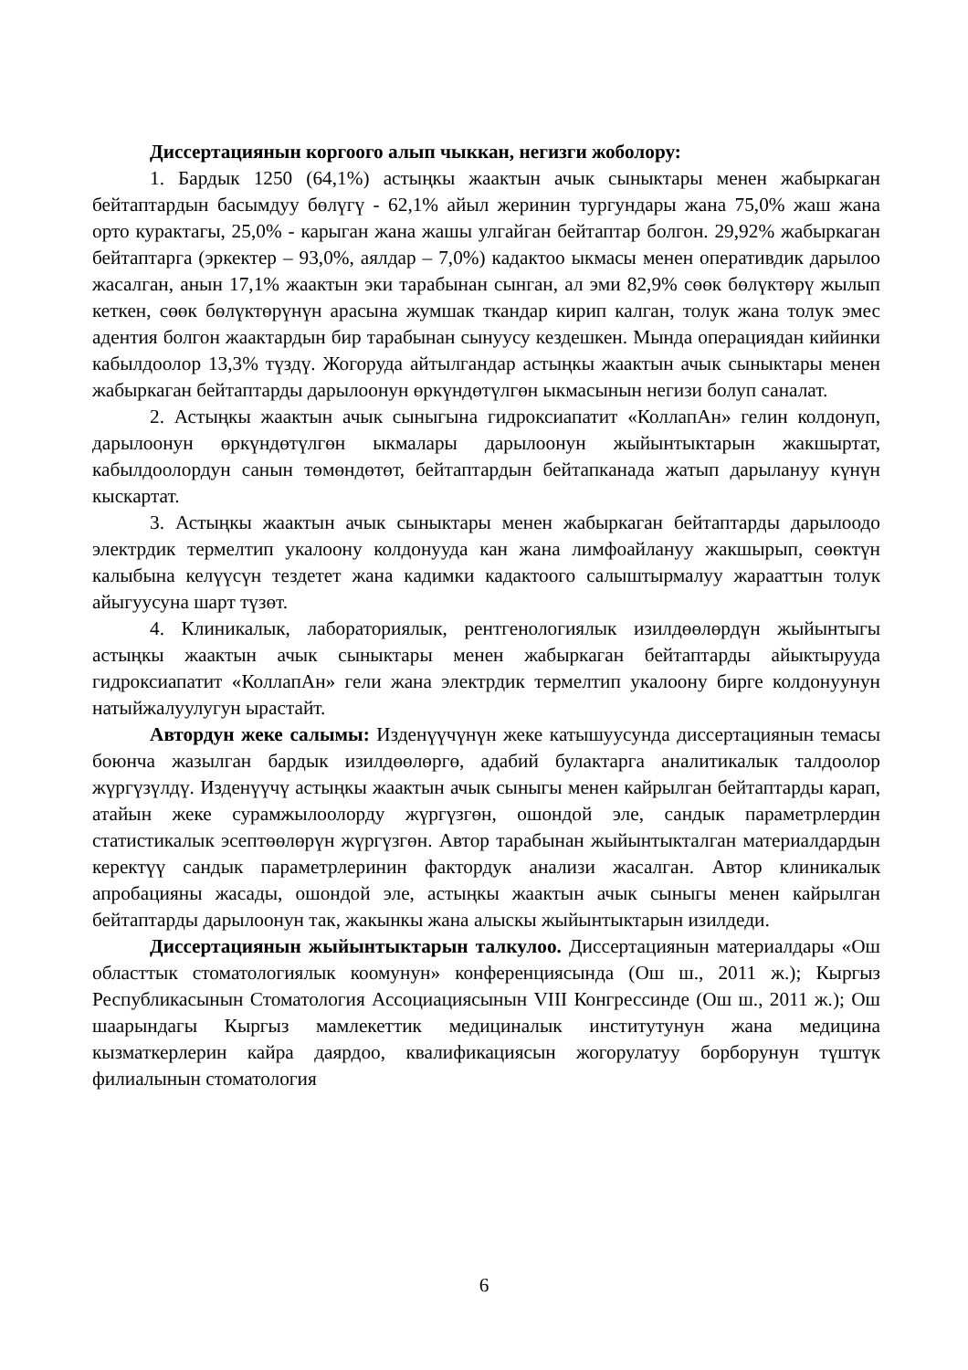Диссертациянын коргоого алып чыккан, негизги жоболору:
1. Бардык 1250 (64,1%) астыңкы жаактын ачык сыныктары менен жабыркаган бейтаптардын басымдуу бөлүгү - 62,1% айыл жеринин тургундары жана 75,0% жаш жана орто куракта­гы, 25,0% - карыган жана жашы улгайган бейтаптар болгон. 29,92% жабыркаган бейтаптарга (эркектер – 93,0%, аялдар – 7,0%) кадактоо ыкмасы менен оперативдик дарылоо жасалган, анын 17,1% жаактын эки тарабынан сынган, ал эми 82,9% сөөк бөлүктөрү жылып кеткен, сөөк бөлүктөрүнүн арасына жумшак ткандар кирип калган, толук жана толук эмес адентия болгон жаактардын бир тарабынан сынуусу кездешкен. Мында операциядан кийинки кабылдоолор 13,3% түздү. Жогоруда айтылгандар астыңкы жаактын ачык сыныктары менен жабыркаган бейтаптарды дарылоонун өркүндөтүлгөн ыкмасынын негизи болуп саналат.
2. Астыңкы жаактын ачык сыныгына гидроксиапатит «КоллапАн» гелин колдонуп, дарылоонун өркүндөтүлгөн ыкмалары дарылоонун жыйынтыктарын жакшыртат, кабылдоолордун санын төмөндөтөт, бейтаптардын бейтапканада жатып дарылануу күнүн кыскартат.
3. Астыңкы жаактын ачык сыныктары менен жабыркаган бейтаптарды дарылоодо электрдик термелтип укалоону колдонууда кан жана лимфоайлануу жакшырып, сөөктүн калыбына келүүсүн тездетет жана кадимки кадактоого салыштырмалуу жарааттын толук айыгуусуна шарт түзөт.
4. Клиникалык, лабораториялык, рентгенологиялык изилдөөлөрдүн жыйынтыгы астыңкы жаактын ачык сыныктары менен жабыркаган бейтаптарды айыктырууда гидроксиапатит «КоллапАн» гели жана электрдик термелтип укалоону бирге колдонуунун натыйжалуулугун ырастайт.
Автордун жеке салымы: Изденүүчүнүн жеке катышуусунда диссертациянын темасы боюнча жазылган бардык изилдөөлөргө, адабий булактарга аналитикалык талдоолор жүргүзүлдү. Изденүүчү астыңкы жаактын ачык сыныгы менен кайрылган бейтаптарды карап, атайын жеке сурамжылоолорду жүргүзгөн, ошондой эле, сандык параметрлердин статистикалык эсептөөлөрүн жүргүзгөн. Автор тарабынан жыйынтыкталган материалдардын керектүү сандык параметрлеринин факторд­ук анализи жасалган. Автор клиникалык апробацияны жасады, ошондой эле, астыңкы жаактын ачык сыныгы менен кайрылган бейтаптарды дарылоонун так, жакынкы жана алыскы жыйынтыктарын изилдеди.
Диссертациянын жыйынтыктарын талкулоо. Диссертациянын материалдары «Ош областтык стоматологиялык коомунун» конференциясында (Ош ш., 2011 ж.); Кыргыз Республикасынын Стоматология Ассоциациясынын VIII Конгрессинде (Ош ш., 2011 ж.); Ош шаарындагы Кыргыз мамлекеттик медициналык институтунун жана медицина кызматкерлерин кайра даярдоо, квалификациясын жогорулатуу борборунун түштүк филиалынын стоматология
6